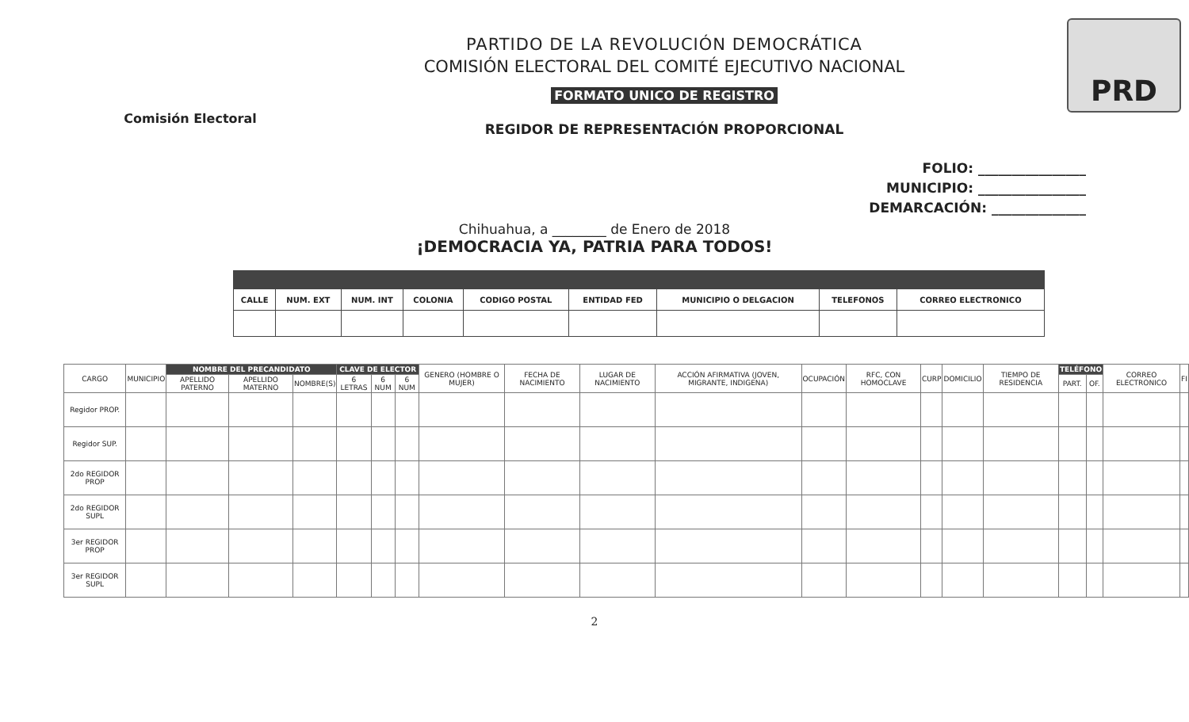Comisión Electoral
PARTIDO DE LA REVOLUCIÓN DEMOCRÁTICA
COMISIÓN ELECTORAL DEL COMITÉ EJECUTIVO NACIONAL
FORMATO UNICO DE REGISTRO
REGIDOR DE REPRESENTACIÓN PROPORCIONAL
PRD
FOLIO: ________________
MUNICIPIO: ________________
DEMARCACIÓN: ______________
Chihuahua, a ________ de Enero de 2018
¡DEMOCRACIA YA, PATRIA PARA TODOS!
| CALLE | NUM. EXT | NUM. INT | COLONIA | CODIGO POSTAL | ENTIDAD FED | MUNICIPIO O DELGACION | TELEFONOS | CORREO ELECTRONICO |
| --- | --- | --- | --- | --- | --- | --- | --- | --- |
| CARGO | MUNICIPIO | NOMBRE DEL PRECANDIDATO | | | CLAVE DE ELECTOR | | | GENERO (HOMBRE O MUJER) | FECHA DE NACIMIENTO | LUGAR DE NACIMIENTO | ACCIÓN AFIRMATIVA (JOVEN, MIGRANTE, INDIGENA) | OCUPACIÓN | RFC, CON HOMOCLAVE | CURP | DOMICILIO | TIEMPO DE RESIDENCIA | TELÉFONO | | CORREO ELECTRONICO | FI |
| --- | --- | --- | --- | --- | --- | --- | --- | --- | --- | --- | --- | --- | --- | --- | --- | --- | --- | --- | --- | --- |
| | | APELLIDO PATERNO | APELLIDO MATERNO | NOMBRE(S) | 6 LETRAS | 6 NUM | 6 NUM | | | | | | | | | | PART. | OF. | | |
| Regidor PROP. | | | | | | | | | | | | | | | | | | | | |
| Regidor SUP. | | | | | | | | | | | | | | | | | | | | |
| 2do REGIDOR PROP | | | | | | | | | | | | | | | | | | | | |
| 2do REGIDOR SUPL | | | | | | | | | | | | | | | | | | | | |
| 3er REGIDOR PROP | | | | | | | | | | | | | | | | | | | | |
| 3er REGIDOR SUPL | | | | | | | | | | | | | | | | | | | | |
2